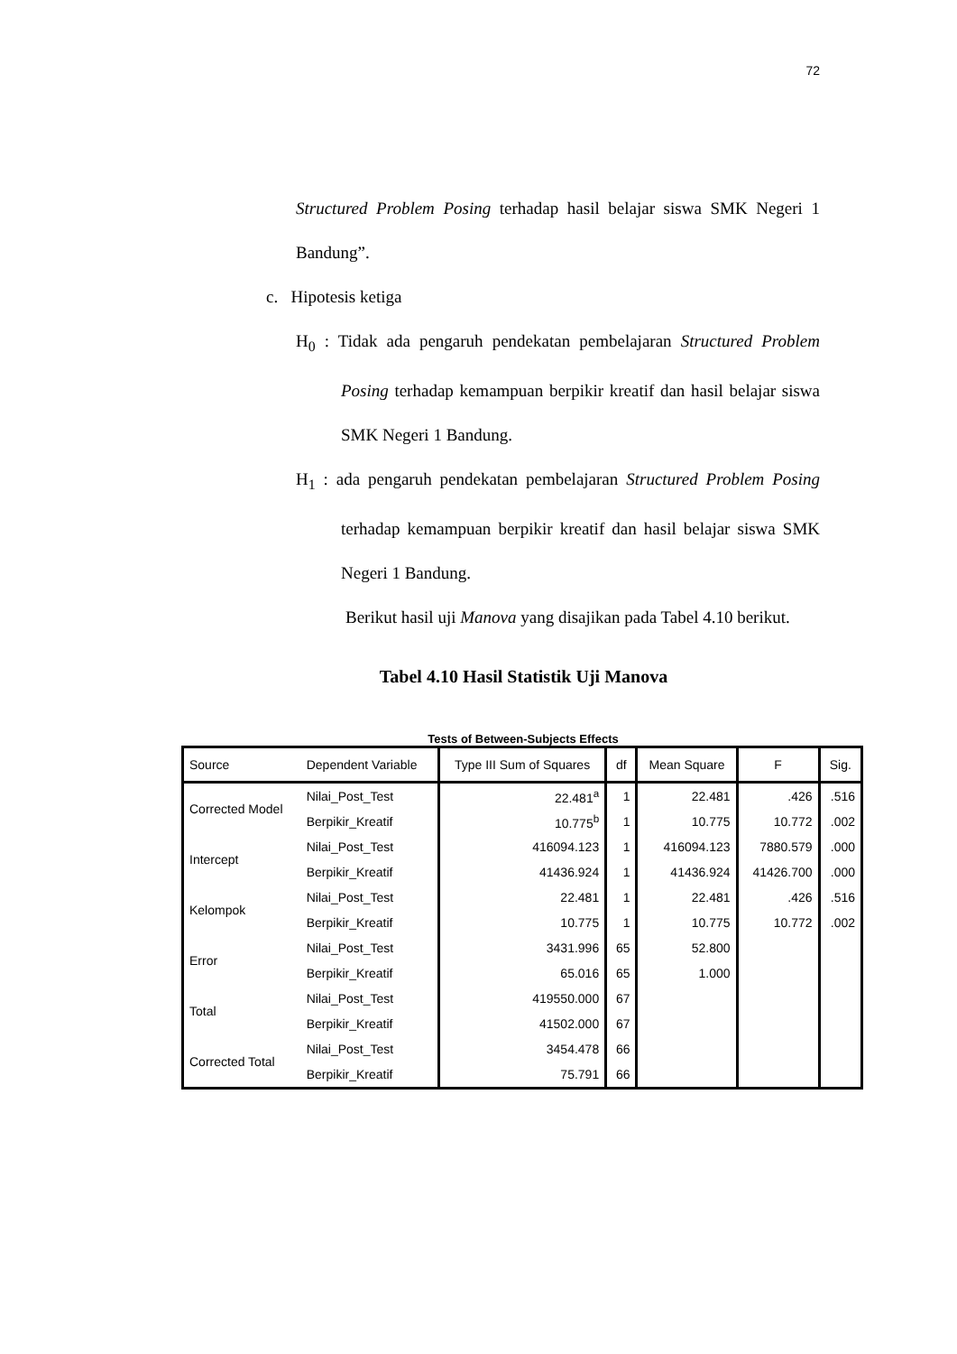72
Structured Problem Posing terhadap hasil belajar siswa SMK Negeri 1 Bandung”.
c. Hipotesis ketiga
H<sub>0</sub> : Tidak ada pengaruh pendekatan pembelajaran Structured Problem Posing terhadap kemampuan berpikir kreatif dan hasil belajar siswa SMK Negeri 1 Bandung.
H<sub>1</sub> : ada pengaruh pendekatan pembelajaran Structured Problem Posing terhadap kemampuan berpikir kreatif dan hasil belajar siswa SMK Negeri 1 Bandung.
Berikut hasil uji Manova yang disajikan pada Tabel 4.10 berikut.
Tabel 4.10 Hasil Statistik Uji Manova
Tests of Between-Subjects Effects
| Source | Dependent Variable | Type III Sum of Squares | df | Mean Square | F | Sig. |
| --- | --- | --- | --- | --- | --- | --- |
| Corrected Model | Nilai_Post_Test | 22.481<sup>a</sup> | 1 | 22.481 | .426 | .516 |
| | Berpikir_Kreatif | 10.775<sup>b</sup> | 1 | 10.775 | 10.772 | .002 |
| Intercept | Nilai_Post_Test | 416094.123 | 1 | 416094.123 | 7880.579 | .000 |
| | Berpikir_Kreatif | 41436.924 | 1 | 41436.924 | 41426.700 | .000 |
| Kelompok | Nilai_Post_Test | 22.481 | 1 | 22.481 | .426 | .516 |
| | Berpikir_Kreatif | 10.775 | 1 | 10.775 | 10.772 | .002 |
| Error | Nilai_Post_Test | 3431.996 | 65 | 52.800 | | |
| | Berpikir_Kreatif | 65.016 | 65 | 1.000 | | |
| Total | Nilai_Post_Test | 419550.000 | 67 | | | |
| | Berpikir_Kreatif | 41502.000 | 67 | | | |
| Corrected Total | Nilai_Post_Test | 3454.478 | 66 | | | |
| | Berpikir_Kreatif | 75.791 | 66 | | | |